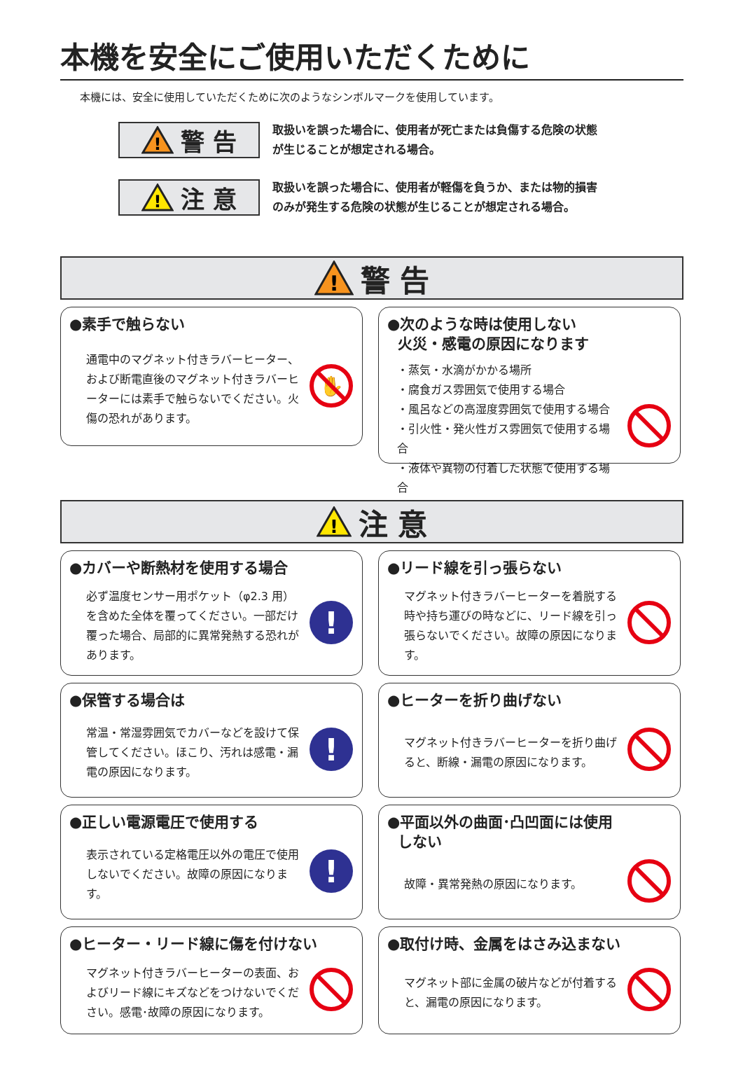本機を安全にご使用いただくために
本機には、安全に使用していただくために次のようなシンボルマークを使用しています。
!
警 告
取扱いを誤った場合に、使用者が死亡または負傷する危険の状態
が生じることが想定される場合。
!
注 意
取扱いを誤った場合に、使用者が軽傷を負うか、または物的損害
のみが発生する危険の状態が生じることが想定される場合。
!
警 告
●素手で触らない
通電中のマグネット付きラバーヒーター、および断電直後のマグネット付きラバーヒーターには素手で触らないでください。火傷の恐れがあります。
✋
●次のような時は使用しない
火災・感電の原因になります
・蒸気・水滴がかかる場所
・腐食ガス雰囲気で使用する場合
・風呂などの高湿度雰囲気で使用する場合
・引火性・発火性ガス雰囲気で使用する場合
・液体や異物の付着した状態で使用する場合
!
注 意
●カバーや断熱材を使用する場合
必ず温度センサー用ポケット（φ2.3 用）を含めた全体を覆ってください。一部だけ覆った場合、局部的に異常発熱する恐れがあります。
!
●リード線を引っ張らない
マグネット付きラバーヒーターを着脱する時や持ち運びの時などに、リード線を引っ張らないでください。故障の原因になります。
●保管する場合は
常温・常湿雰囲気でカバーなどを設けて保管してください。ほこり、汚れは感電・漏電の原因になります。
!
●ヒーターを折り曲げない
マグネット付きラバーヒーターを折り曲げると、断線・漏電の原因になります。
●正しい電源電圧で使用する
表示されている定格電圧以外の電圧で使用しないでください。故障の原因になります。
!
●平面以外の曲面･凸凹面には使用
しない
故障・異常発熱の原因になります。
●ヒーター・リード線に傷を付けない
マグネット付きラバーヒーターの表面、およびリード線にキズなどをつけないでください。感電･故障の原因になります。
●取付け時、金属をはさみ込まない
マグネット部に金属の破片などが付着すると、漏電の原因になります。